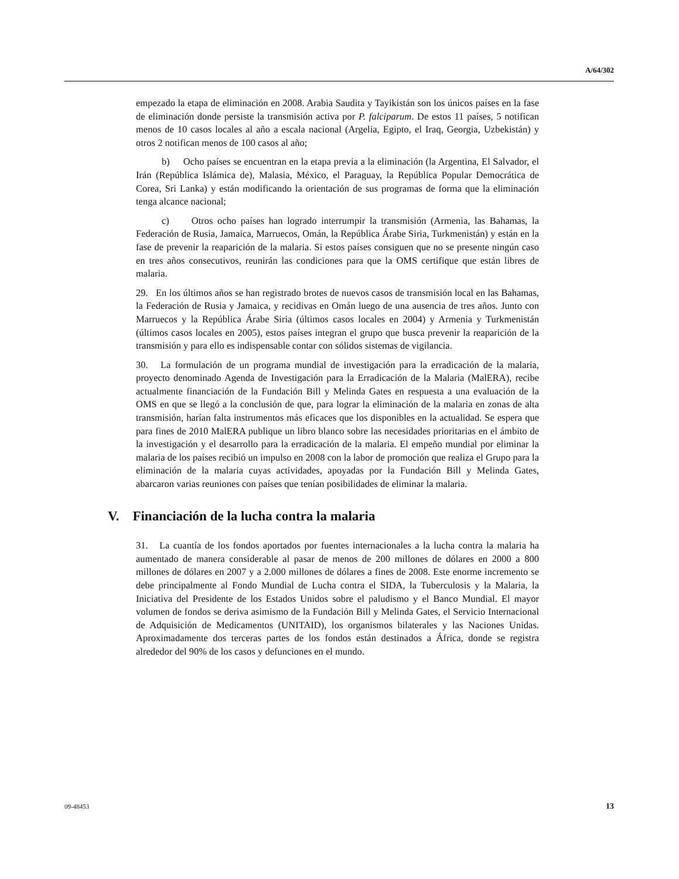A/64/302
empezado la etapa de eliminación en 2008. Arabia Saudita y Tayikistán son los únicos países en la fase de eliminación donde persiste la transmisión activa por P. falciparum. De estos 11 países, 5 notifican menos de 10 casos locales al año a escala nacional (Argelia, Egipto, el Iraq, Georgia, Uzbekistán) y otros 2 notifican menos de 100 casos al año;
b) Ocho países se encuentran en la etapa previa a la eliminación (la Argentina, El Salvador, el Irán (República Islámica de), Malasia, México, el Paraguay, la República Popular Democrática de Corea, Sri Lanka) y están modificando la orientación de sus programas de forma que la eliminación tenga alcance nacional;
c) Otros ocho países han logrado interrumpir la transmisión (Armenia, las Bahamas, la Federación de Rusia, Jamaica, Marruecos, Omán, la República Árabe Siria, Turkmenistán) y están en la fase de prevenir la reaparición de la malaria. Si estos países consiguen que no se presente ningún caso en tres años consecutivos, reunirán las condiciones para que la OMS certifique que están libres de malaria.
29. En los últimos años se han registrado brotes de nuevos casos de transmisión local en las Bahamas, la Federación de Rusia y Jamaica, y recidivas en Omán luego de una ausencia de tres años. Junto con Marruecos y la República Árabe Siria (últimos casos locales en 2004) y Armenia y Turkmenistán (últimos casos locales en 2005), estos países integran el grupo que busca prevenir la reaparición de la transmisión y para ello es indispensable contar con sólidos sistemas de vigilancia.
30. La formulación de un programa mundial de investigación para la erradicación de la malaria, proyecto denominado Agenda de Investigación para la Erradicación de la Malaria (MalERA), recibe actualmente financiación de la Fundación Bill y Melinda Gates en respuesta a una evaluación de la OMS en que se llegó a la conclusión de que, para lograr la eliminación de la malaria en zonas de alta transmisión, harían falta instrumentos más eficaces que los disponibles en la actualidad. Se espera que para fines de 2010 MalERA publique un libro blanco sobre las necesidades prioritarias en el ámbito de la investigación y el desarrollo para la erradicación de la malaria. El empeño mundial por eliminar la malaria de los países recibió un impulso en 2008 con la labor de promoción que realiza el Grupo para la eliminación de la malaria cuyas actividades, apoyadas por la Fundación Bill y Melinda Gates, abarcaron varias reuniones con países que tenían posibilidades de eliminar la malaria.
V. Financiación de la lucha contra la malaria
31. La cuantía de los fondos aportados por fuentes internacionales a la lucha contra la malaria ha aumentado de manera considerable al pasar de menos de 200 millones de dólares en 2000 a 800 millones de dólares en 2007 y a 2.000 millones de dólares a fines de 2008. Este enorme incremento se debe principalmente al Fondo Mundial de Lucha contra el SIDA, la Tuberculosis y la Malaria, la Iniciativa del Presidente de los Estados Unidos sobre el paludismo y el Banco Mundial. El mayor volumen de fondos se deriva asimismo de la Fundación Bill y Melinda Gates, el Servicio Internacional de Adquisición de Medicamentos (UNITAID), los organismos bilaterales y las Naciones Unidas. Aproximadamente dos terceras partes de los fondos están destinados a África, donde se registra alrededor del 90% de los casos y defunciones en el mundo.
09-48453 13